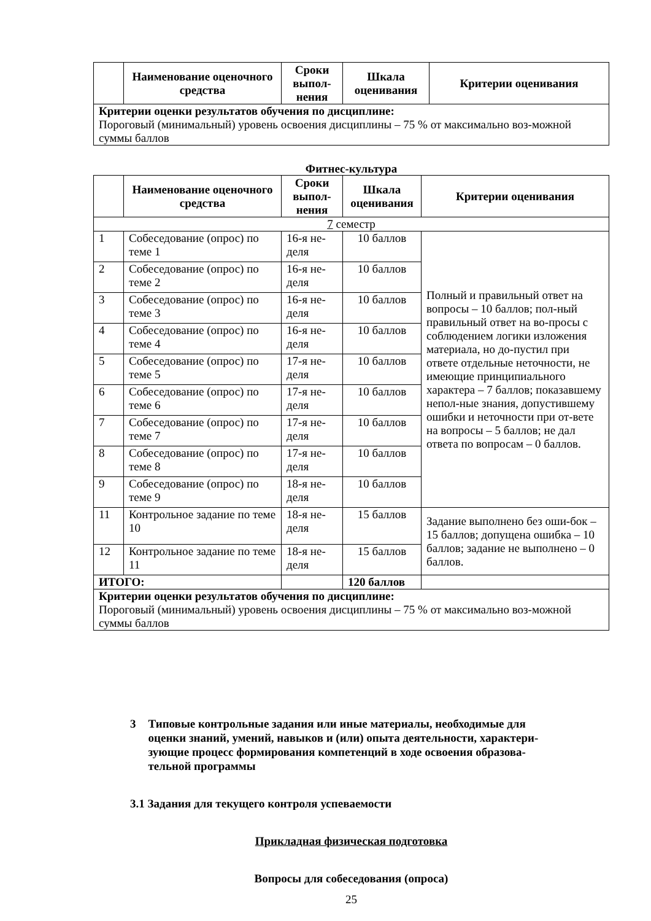| | Наименование оценочного средства | Сроки выпол-нения | Шкала оценивания | Критерии оценивания |
| --- | --- | --- | --- | --- |
| Критерии оценки результатов обучения по дисциплине: Пороговый (минимальный) уровень освоения дисциплины – 75 % от максимально воз-можной суммы баллов | | | | |
Фитнес-культура
| | Наименование оценочного средства | Сроки выпол-нения | Шкала оценивания | Критерии оценивания |
| --- | --- | --- | --- | --- |
| 7 семестр | | | | |
| 1 | Собеседование (опрос) по теме 1 | 16-я не-деля | 10 баллов | Полный и правильный ответ на вопросы – 10 баллов; пол-ный правильный ответ на во-просы с соблюдением логики изложения материала, но до-пустил при ответе отдельные неточности, не имеющие принципиального характера – 7 баллов; показавшему непол-ные знания, допустившему ошибки и неточности при от-вете на вопросы – 5 баллов; не дал ответа по вопросам – 0 баллов. |
| 2 | Собеседование (опрос) по теме 2 | 16-я не-деля | 10 баллов | |
| 3 | Собеседование (опрос) по теме 3 | 16-я не-деля | 10 баллов | |
| 4 | Собеседование (опрос) по теме 4 | 16-я не-деля | 10 баллов | |
| 5 | Собеседование (опрос) по теме 5 | 17-я не-деля | 10 баллов | |
| 6 | Собеседование (опрос) по теме 6 | 17-я не-деля | 10 баллов | |
| 7 | Собеседование (опрос) по теме 7 | 17-я не-деля | 10 баллов | |
| 8 | Собеседование (опрос) по теме 8 | 17-я не-деля | 10 баллов | |
| 9 | Собеседование (опрос) по теме 9 | 18-я не-деля | 10 баллов | |
| 11 | Контрольное задание по теме 10 | 18-я не-деля | 15 баллов | Задание выполнено без оши-бок – 15 баллов; допущена ошибка – 10 баллов; задание не выполнено – 0 баллов. |
| 12 | Контрольное задание по теме 11 | 18-я не-деля | 15 баллов | |
| ИТОГО: | | | 120 баллов | |
| Критерии оценки результатов обучения по дисциплине: Пороговый (минимальный) уровень освоения дисциплины – 75 % от максимально воз-можной суммы баллов | | | | |
3 Типовые контрольные задания или иные материалы, необходимые для оценки знаний, умений, навыков и (или) опыта деятельности, характери-зующие процесс формирования компетенций в ходе освоения образова-тельной программы
3.1 Задания для текущего контроля успеваемости
Прикладная физическая подготовка
Вопросы для собеседования (опроса)
25